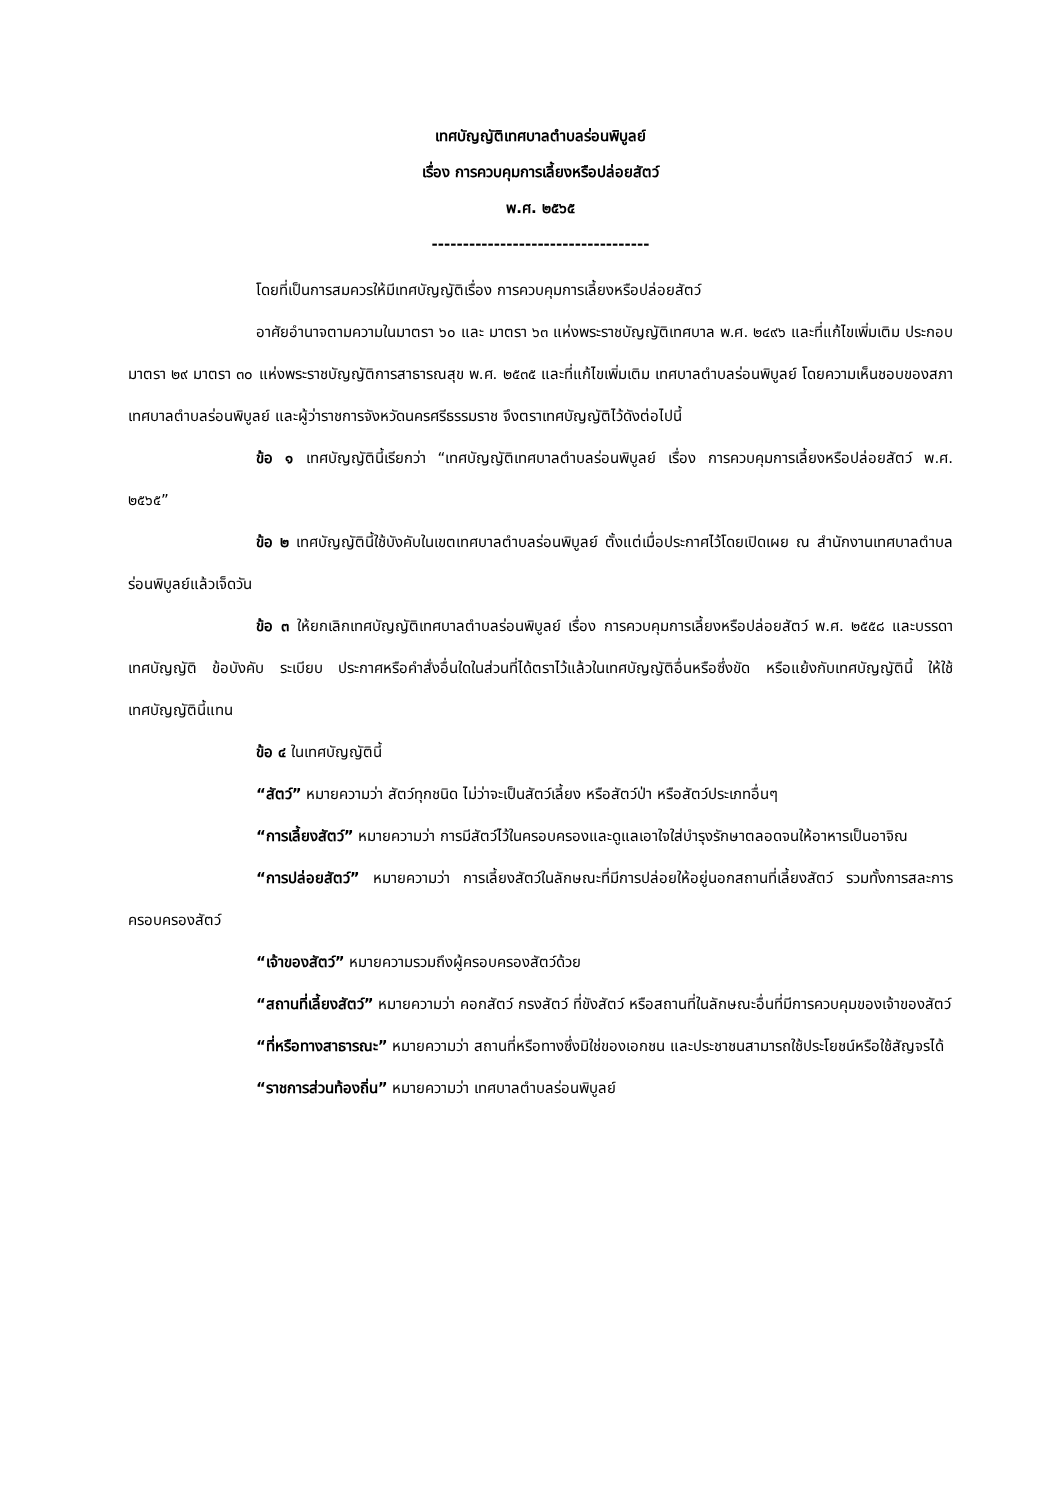เทศบัญญัติเทศบาลตำบลร่อนพิบูลย์
เรื่อง การควบคุมการเลี้ยงหรือปล่อยสัตว์
พ.ศ. ๒๕๖๕
-----------------------------------
โดยที่เป็นการสมควรให้มีเทศบัญญัติเรื่อง การควบคุมการเลี้ยงหรือปล่อยสัตว์
อาศัยอำนาจตามความในมาตรา ๖๐ และ มาตรา ๖๓ แห่งพระราชบัญญัติเทศบาล พ.ศ. ๒๔๙๖ และที่แก้ไขเพิ่มเติม ประกอบมาตรา ๒๙ มาตรา ๓๐ แห่งพระราชบัญญัติการสาธารณสุข พ.ศ. ๒๕๓๕ และที่แก้ไขเพิ่มเติม เทศบาลตำบลร่อนพิบูลย์ โดยความเห็นชอบของสภาเทศบาลตำบลร่อนพิบูลย์ และผู้ว่าราชการจังหวัดนครศรีธรรมราช จึงตราเทศบัญญัติไว้ดังต่อไปนี้
ข้อ ๑ เทศบัญญัตินี้เรียกว่า “เทศบัญญัติเทศบาลตำบลร่อนพิบูลย์ เรื่อง การควบคุมการเลี้ยงหรือปล่อยสัตว์ พ.ศ. ๒๕๖๕”
ข้อ ๒ เทศบัญญัตินี้ใช้บังคับในเขตเทศบาลตำบลร่อนพิบูลย์ ตั้งแต่เมื่อประกาศไว้โดยเปิดเผย ณ สำนักงานเทศบาลตำบลร่อนพิบูลย์แล้วเจ็ดวัน
ข้อ ๓ ให้ยกเลิกเทศบัญญัติเทศบาลตำบลร่อนพิบูลย์ เรื่อง การควบคุมการเลี้ยงหรือปล่อยสัตว์ พ.ศ. ๒๕๕๘ และบรรดาเทศบัญญัติ ข้อบังคับ ระเบียบ ประกาศหรือคำสั่งอื่นใดในส่วนที่ได้ตราไว้แล้วในเทศบัญญัติอื่นหรือซึ่งขัด หรือแย้งกับเทศบัญญัตินี้ ให้ใช้เทศบัญญัตินี้แทน
ข้อ ๔ ในเทศบัญญัตินี้
“สัตว์” หมายความว่า สัตว์ทุกชนิด ไม่ว่าจะเป็นสัตว์เลี้ยง หรือสัตว์ป่า หรือสัตว์ประเภทอื่นๆ
“การเลี้ยงสัตว์” หมายความว่า การมีสัตว์ไว้ในครอบครองและดูแลเอาใจใส่บำรุงรักษาตลอดจนให้อาหารเป็นอาจิณ
“การปล่อยสัตว์” หมายความว่า การเลี้ยงสัตว์ในลักษณะที่มีการปล่อยให้อยู่นอกสถานที่เลี้ยงสัตว์ รวมทั้งการสละการครอบครองสัตว์
“เจ้าของสัตว์” หมายความรวมถึงผู้ครอบครองสัตว์ด้วย
“สถานที่เลี้ยงสัตว์” หมายความว่า คอกสัตว์ กรงสัตว์ ที่ขังสัตว์ หรือสถานที่ในลักษณะอื่นที่มีการควบคุมของเจ้าของสัตว์
“ที่หรือทางสาธารณะ” หมายความว่า สถานที่หรือทางซึ่งมิใช่ของเอกชน และประชาชนสามารถใช้ประโยชน์หรือใช้สัญจรได้
“ราชการส่วนท้องถิ่น” หมายความว่า เทศบาลตำบลร่อนพิบูลย์